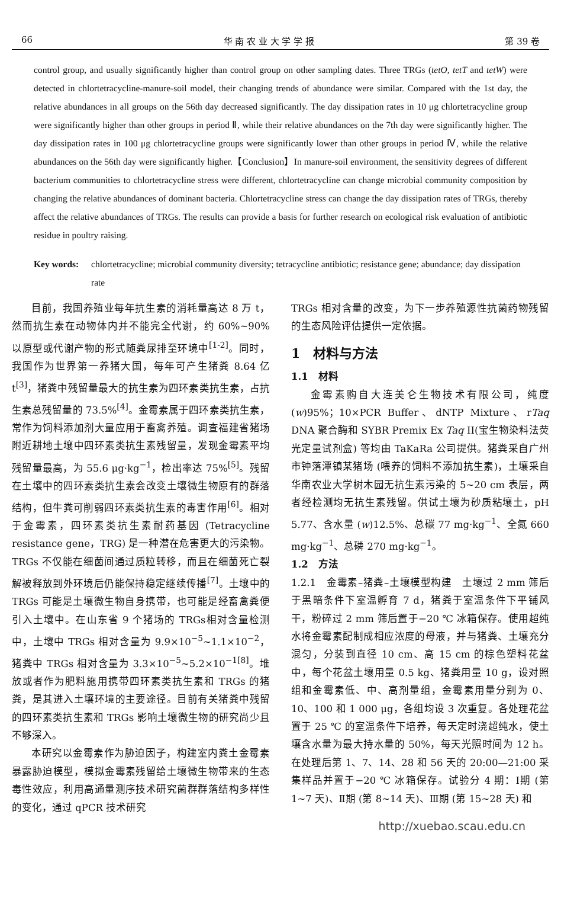66 华 南 农 业 大 学 学 报 第 39 卷
control group, and usually significantly higher than control group on other sampling dates. Three TRGs (tetO, tetT and tetW) were detected in chlortetracycline-manure-soil model, their changing trends of abundance were similar. Compared with the 1st day, the relative abundances in all groups on the 56th day decreased significantly. The day dissipation rates in 10 μg chlortetracycline group were significantly higher than other groups in period Ⅱ, while their relative abundances on the 7th day were significantly higher. The day dissipation rates in 100 μg chlortetracycline groups were significantly lower than other groups in period Ⅳ, while the relative abundances on the 56th day were significantly higher.【Conclusion】In manure-soil environment, the sensitivity degrees of different bacterium communities to chlortetracycline stress were different, chlortetracycline can change microbial community composition by changing the relative abundances of dominant bacteria. Chlortetracycline stress can change the day dissipation rates of TRGs, thereby affect the relative abundances of TRGs. The results can provide a basis for further research on ecological risk evaluation of antibiotic residue in poultry raising.
Key words: chlortetracycline; microbial community diversity; tetracycline antibiotic; resistance gene; abundance; day dissipation rate
目前，我国养殖业每年抗生素的消耗量高达 8 万 t，然而抗生素在动物体内并不能完全代谢，约 60%~90% 以原型或代谢产物的形式随粪尿排至环境中<sup>[1-2]</sup>。同时，我国作为世界第一养猪大国，每年可产生猪粪 8.64 亿 t<sup>[3]</sup>，猪粪中残留量最大的抗生素为四环素类抗生素，占抗生素总残留量的 73.5%<sup>[4]</sup>。金霉素属于四环素类抗生素，常作为饲料添加剂大量应用于畜禽养殖。调查福建省猪场附近耕地土壤中四环素类抗生素残留量，发现金霉素平均残留量最高，为 55.6 μg·kg<sup>−1</sup>，检出率达 75%<sup>[5]</sup>。残留在土壤中的四环素类抗生素会改变土壤微生物原有的群落结构，但牛粪可削弱四环素类抗生素的毒害作用<sup>[6]</sup>。相对于金霉素，四环素类抗生素耐药基因 (Tetracycline resistance gene，TRG) 是一种潜在危害更大的污染物。TRGs 不仅能在细菌间通过质粒转移，而且在细菌死亡裂解被释放到外环境后仍能保持稳定继续传播<sup>[7]</sup>。土壤中的 TRGs 可能是土壤微生物自身携带，也可能是经畜禽粪便引入土壤中。在山东省 9 个猪场的 TRGs相对含量检测中，土壤中 TRGs 相对含量为 9.9×10<sup>−5</sup>~1.1×10<sup>−2</sup>，猪粪中 TRGs 相对含量为 3.3×10<sup>−5</sup>~5.2×10<sup>−1[8]</sup>。堆放或者作为肥料施用携带四环素类抗生素和 TRGs 的猪粪，是其进入土壤环境的主要途径。目前有关猪粪中残留的四环素类抗生素和 TRGs 影响土壤微生物的研究尚少且不够深入。
本研究以金霉素作为胁迫因子，构建室内粪土金霉素暴露胁迫模型，模拟金霉素残留给土壤微生物带来的生态毒性效应，利用高通量测序技术研究菌群群落结构多样性的变化，通过 qPCR 技术研究
TRGs 相对含量的改变，为下一步养殖源性抗菌药物残留的生态风险评估提供一定依据。
1　材料与方法
1.1　材料
金霉素购自大连美仑生物技术有限公司，纯度 (w)95%；10×PCR Buffer、dNTP Mixture、rTaq DNA 聚合酶和 SYBR Premix Ex Taq II(宝生物染料法荧光定量试剂盒) 等均由 TaKaRa 公司提供。猪粪采自广州市钟落潭镇某猪场 (喂养的饲料不添加抗生素)，土壤采自华南农业大学树木园无抗生素污染的 5~20 cm 表层，两者经检测均无抗生素残留。供试土壤为砂质粘壤土，pH 5.77、含水量 (w)12.5%、总碳 77 mg·kg<sup>−1</sup>、全氮 660 mg·kg<sup>−1</sup>、总磷 270 mg·kg<sup>−1</sup>。
1.2　方法
1.2.1　金霉素–猪粪–土壤模型构建　土壤过 2 mm 筛后于黑暗条件下室温孵育 7 d，猪粪于室温条件下平铺风干，粉碎过 2 mm 筛后置于−20 ℃ 冰箱保存。使用超纯水将金霉素配制成相应浓度的母液，并与猪粪、土壤充分混匀，分装到直径 10 cm、高 15 cm 的棕色塑料花盆中，每个花盆土壤用量 0.5 kg、猪粪用量 10 g，设对照组和金霉素低、中、高剂量组，金霉素用量分别为 0、10、100 和 1 000 μg，各组均设 3 次重复。各处理花盆置于 25 ℃ 的室温条件下培养，每天定时浇超纯水，使土壤含水量为最大持水量的 50%，每天光照时间为 12 h。在处理后第 1、7、14、28 和 56 天的 20:00—21:00 采集样品并置于−20 ℃ 冰箱保存。试验分 4 期：Ⅰ期 (第 1~7 天)、Ⅱ期 (第 8~14 天)、Ⅲ期 (第 15~28 天) 和
http://xuebao.scau.edu.cn